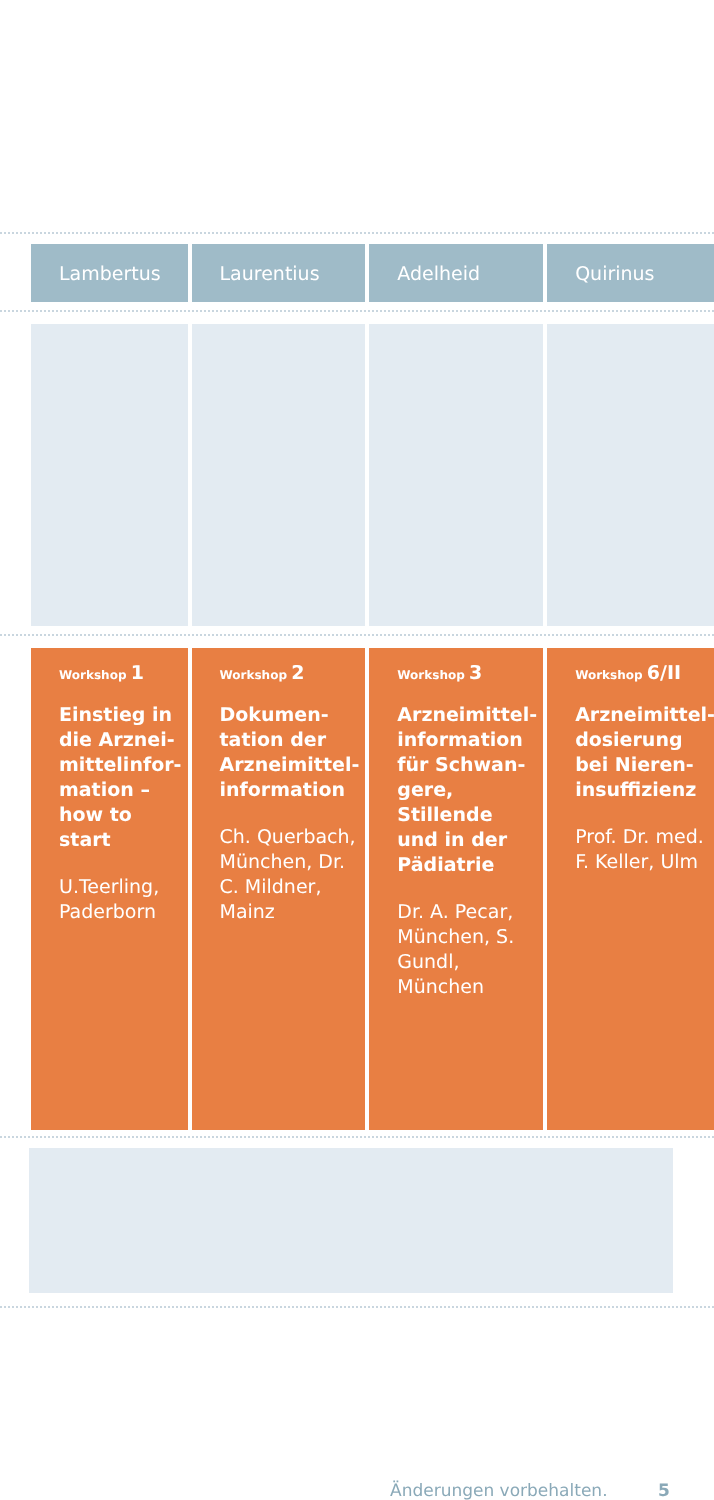| Lambertus | Laurentius | Adelheid | Quirinus |
| --- | --- | --- | --- |
| Workshop 1 Einstieg in die Arznei­mittelinfor­mation – how to start U.Teerling, Paderborn | Workshop 2 Dokumen­tation der Arzneimittel­information Ch. Querbach, München, Dr. C. Mildner, Mainz | Workshop 3 Arzneimittel­information für Schwan­gere, Stillende und in der Pädiatrie Dr. A. Pecar, München, S. Gundl, München | Workshop 6/II Arzneimittel­dosierung bei Nieren­insuffizienz Prof. Dr. med. F. Keller, Ulm |
Änderungen vorbehalten. 5